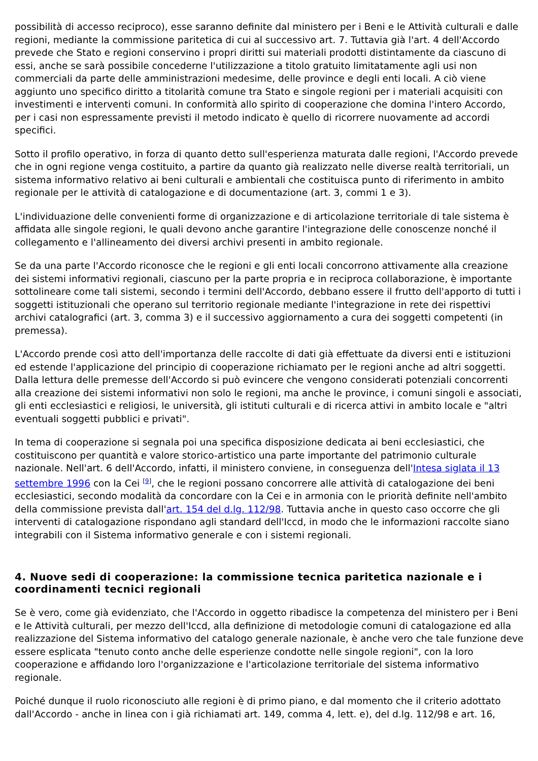possibilità di accesso reciproco), esse saranno definite dal ministero per i Beni e le Attività culturali e dalle regioni, mediante la commissione paritetica di cui al successivo art. 7. Tuttavia già l'art. 4 dell'Accordo prevede che Stato e regioni conservino i propri diritti sui materiali prodotti distintamente da ciascuno di essi, anche se sarà possibile concederne l'utilizzazione a titolo gratuito limitatamente agli usi non commerciali da parte delle amministrazioni medesime, delle province e degli enti locali. A ciò viene aggiunto uno specifico diritto a titolarità comune tra Stato e singole regioni per i materiali acquisiti con investimenti e interventi comuni. In conformità allo spirito di cooperazione che domina l'intero Accordo, per i casi non espressamente previsti il metodo indicato è quello di ricorrere nuovamente ad accordi specifici.
Sotto il profilo operativo, in forza di quanto detto sull'esperienza maturata dalle regioni, l'Accordo prevede che in ogni regione venga costituito, a partire da quanto già realizzato nelle diverse realtà territoriali, un sistema informativo relativo ai beni culturali e ambientali che costituisca punto di riferimento in ambito regionale per le attività di catalogazione e di documentazione (art. 3, commi 1 e 3).
L'individuazione delle convenienti forme di organizzazione e di articolazione territoriale di tale sistema è affidata alle singole regioni, le quali devono anche garantire l'integrazione delle conoscenze nonché il collegamento e l'allineamento dei diversi archivi presenti in ambito regionale.
Se da una parte l'Accordo riconosce che le regioni e gli enti locali concorrono attivamente alla creazione dei sistemi informativi regionali, ciascuno per la parte propria e in reciproca collaborazione, è importante sottolineare come tali sistemi, secondo i termini dell'Accordo, debbano essere il frutto dell'apporto di tutti i soggetti istituzionali che operano sul territorio regionale mediante l'integrazione in rete dei rispettivi archivi catalografici (art. 3, comma 3) e il successivo aggiornamento a cura dei soggetti competenti (in premessa).
L'Accordo prende così atto dell'importanza delle raccolte di dati già effettuate da diversi enti e istituzioni ed estende l'applicazione del principio di cooperazione richiamato per le regioni anche ad altri soggetti. Dalla lettura delle premesse dell'Accordo si può evincere che vengono considerati potenziali concorrenti alla creazione dei sistemi informativi non solo le regioni, ma anche le province, i comuni singoli e associati, gli enti ecclesiastici e religiosi, le università, gli istituti culturali e di ricerca attivi in ambito locale e "altri eventuali soggetti pubblici e privati".
In tema di cooperazione si segnala poi una specifica disposizione dedicata ai beni ecclesiastici, che costituiscono per quantità e valore storico-artistico una parte importante del patrimonio culturale nazionale. Nell'art. 6 dell'Accordo, infatti, il ministero conviene, in conseguenza dell'Intesa siglata il 13 settembre 1996 con la Cei <sup>[9]</sup>, che le regioni possano concorrere alle attività di catalogazione dei beni ecclesiastici, secondo modalità da concordare con la Cei e in armonia con le priorità definite nell'ambito della commissione prevista dall'art. 154 del d.lg. 112/98. Tuttavia anche in questo caso occorre che gli interventi di catalogazione rispondano agli standard dell'Iccd, in modo che le informazioni raccolte siano integrabili con il Sistema informativo generale e con i sistemi regionali.
4. Nuove sedi di cooperazione: la commissione tecnica paritetica nazionale e i coordinamenti tecnici regionali
Se è vero, come già evidenziato, che l'Accordo in oggetto ribadisce la competenza del ministero per i Beni e le Attività culturali, per mezzo dell'Iccd, alla definizione di metodologie comuni di catalogazione ed alla realizzazione del Sistema informativo del catalogo generale nazionale, è anche vero che tale funzione deve essere esplicata "tenuto conto anche delle esperienze condotte nelle singole regioni", con la loro cooperazione e affidando loro l'organizzazione e l'articolazione territoriale del sistema informativo regionale.
Poiché dunque il ruolo riconosciuto alle regioni è di primo piano, e dal momento che il criterio adottato dall'Accordo - anche in linea con i già richiamati art. 149, comma 4, lett. e), del d.lg. 112/98 e art. 16,